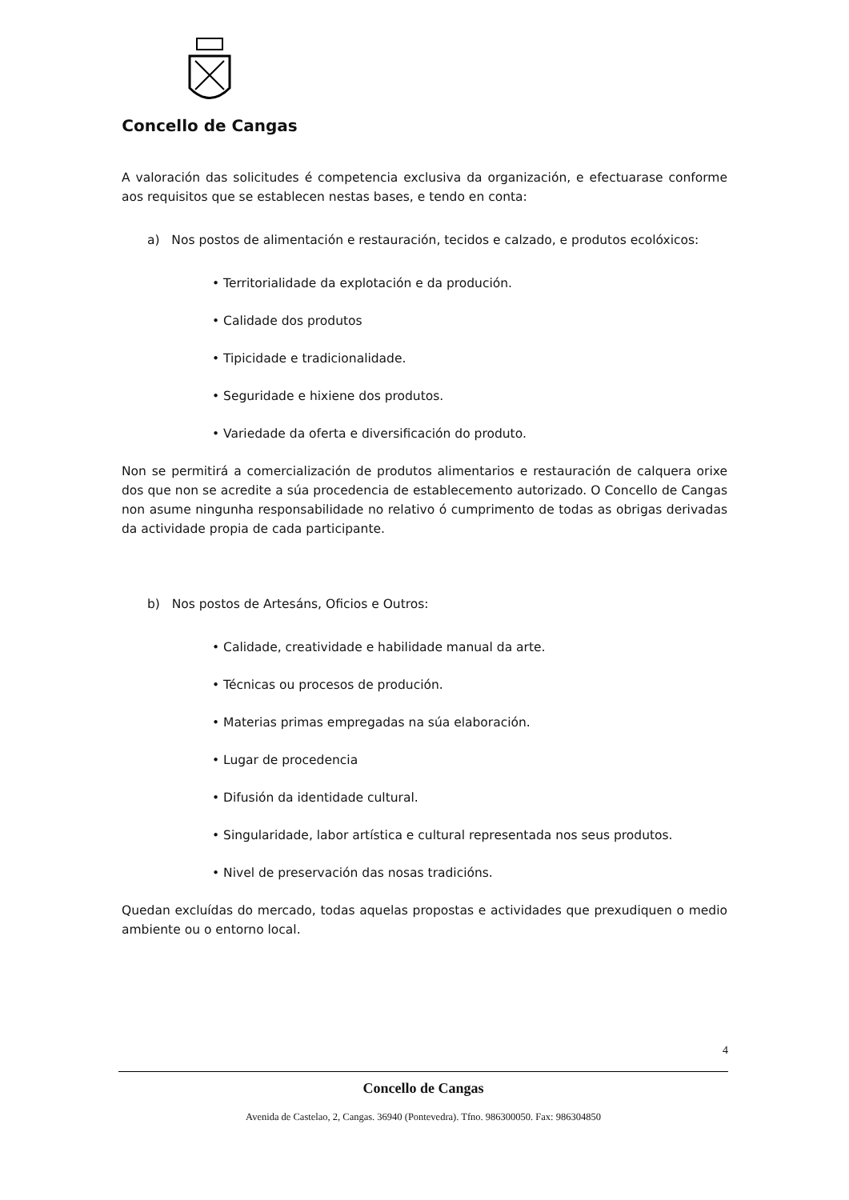Concello de Cangas
A valoración das solicitudes é competencia exclusiva da organización, e efectuarase conforme aos requisitos que se establecen nestas bases, e tendo en conta:
a) Nos postos de alimentación e restauración, tecidos e calzado, e produtos ecolóxicos:
• Territorialidade da explotación e da produción.
• Calidade dos produtos
• Tipicidade e tradicionalidade.
• Seguridade e hixiene dos produtos.
• Variedade da oferta e diversificación do produto.
Non se permitirá a comercialización de produtos alimentarios e restauración de calquera orixe dos que non se acredite a súa procedencia de establecemento autorizado. O Concello de Cangas non asume ningunha responsabilidade no relativo ó cumprimento de todas as obrigas derivadas da actividade propia de cada participante.
b) Nos postos de Artesáns, Oficios e Outros:
• Calidade, creatividade e habilidade manual da arte.
• Técnicas ou procesos de produción.
• Materias primas empregadas na súa elaboración.
• Lugar de procedencia
• Difusión da identidade cultural.
• Singularidade, labor artística e cultural representada nos seus produtos.
• Nivel de preservación das nosas tradicións.
Quedan excluídas do mercado, todas aquelas propostas e actividades que prexudiquen o medio ambiente ou o entorno local.
4
Concello de Cangas
Avenida de Castelao, 2, Cangas. 36940 (Pontevedra). Tfno. 986300050. Fax: 986304850